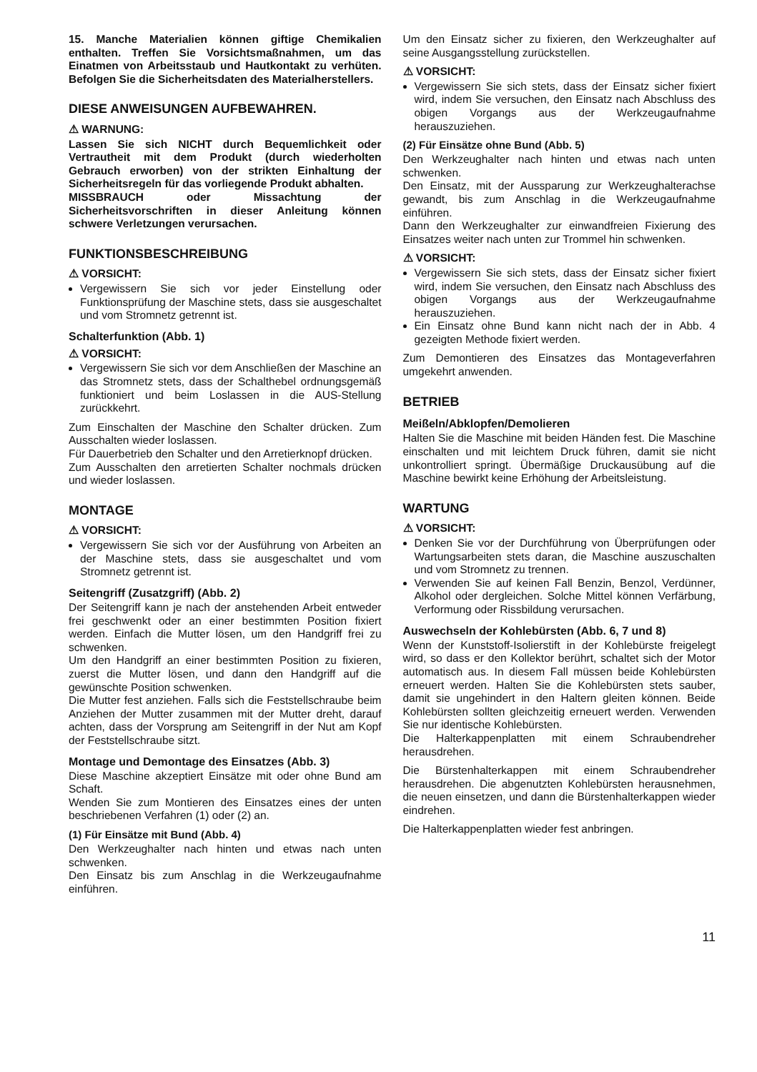15. Manche Materialien können giftige Chemikalien enthalten. Treffen Sie Vorsichtsmaßnahmen, um das Einatmen von Arbeitsstaub und Hautkontakt zu verhüten. Befolgen Sie die Sicherheitsdaten des Materialherstellers.
DIESE ANWEISUNGEN AUFBEWAHREN.
⚠ WARNUNG:
Lassen Sie sich NICHT durch Bequemlichkeit oder Vertrautheit mit dem Produkt (durch wiederholten Gebrauch erworben) von der strikten Einhaltung der Sicherheitsregeln für das vorliegende Produkt abhalten.
MISSBRAUCH oder Missachtung der Sicherheitsvorschriften in dieser Anleitung können schwere Verletzungen verursachen.
FUNKTIONSBESCHREIBUNG
⚠ VORSICHT:
Vergewissern Sie sich vor jeder Einstellung oder Funktionsprüfung der Maschine stets, dass sie ausgeschaltet und vom Stromnetz getrennt ist.
Schalterfunktion (Abb. 1)
⚠ VORSICHT:
Vergewissern Sie sich vor dem Anschließen der Maschine an das Stromnetz stets, dass der Schalthebel ordnungsgemäß funktioniert und beim Loslassen in die AUS-Stellung zurückkehrt.
Zum Einschalten der Maschine den Schalter drücken. Zum Ausschalten wieder loslassen.
Für Dauerbetrieb den Schalter und den Arretierknopf drücken.
Zum Ausschalten den arretierten Schalter nochmals drücken und wieder loslassen.
MONTAGE
⚠ VORSICHT:
Vergewissern Sie sich vor der Ausführung von Arbeiten an der Maschine stets, dass sie ausgeschaltet und vom Stromnetz getrennt ist.
Seitengriff (Zusatzgriff) (Abb. 2)
Der Seitengriff kann je nach der anstehenden Arbeit entweder frei geschwenkt oder an einer bestimmten Position fixiert werden. Einfach die Mutter lösen, um den Handgriff frei zu schwenken.
Um den Handgriff an einer bestimmten Position zu fixieren, zuerst die Mutter lösen, und dann den Handgriff auf die gewünschte Position schwenken.
Die Mutter fest anziehen. Falls sich die Feststellschraube beim Anziehen der Mutter zusammen mit der Mutter dreht, darauf achten, dass der Vorsprung am Seitengriff in der Nut am Kopf der Feststellschraube sitzt.
Montage und Demontage des Einsatzes (Abb. 3)
Diese Maschine akzeptiert Einsätze mit oder ohne Bund am Schaft.
Wenden Sie zum Montieren des Einsatzes eines der unten beschriebenen Verfahren (1) oder (2) an.
(1) Für Einsätze mit Bund (Abb. 4)
Den Werkzeughalter nach hinten und etwas nach unten schwenken.
Den Einsatz bis zum Anschlag in die Werkzeugaufnahme einführen.
Um den Einsatz sicher zu fixieren, den Werkzeughalter auf seine Ausgangsstellung zurückstellen.
⚠ VORSICHT:
Vergewissern Sie sich stets, dass der Einsatz sicher fixiert wird, indem Sie versuchen, den Einsatz nach Abschluss des obigen Vorgangs aus der Werkzeugaufnahme herauszuziehen.
(2) Für Einsätze ohne Bund (Abb. 5)
Den Werkzeughalter nach hinten und etwas nach unten schwenken.
Den Einsatz, mit der Aussparung zur Werkzeughalterachse gewandt, bis zum Anschlag in die Werkzeugaufnahme einführen.
Dann den Werkzeughalter zur einwandfreien Fixierung des Einsatzes weiter nach unten zur Trommel hin schwenken.
⚠ VORSICHT:
Vergewissern Sie sich stets, dass der Einsatz sicher fixiert wird, indem Sie versuchen, den Einsatz nach Abschluss des obigen Vorgangs aus der Werkzeugaufnahme herauszuziehen.
Ein Einsatz ohne Bund kann nicht nach der in Abb. 4 gezeigten Methode fixiert werden.
Zum Demontieren des Einsatzes das Montageverfahren umgekehrt anwenden.
BETRIEB
Meißeln/Abklopfen/Demolieren
Halten Sie die Maschine mit beiden Händen fest. Die Maschine einschalten und mit leichtem Druck führen, damit sie nicht unkontrolliert springt. Übermäßige Druckausübung auf die Maschine bewirkt keine Erhöhung der Arbeitsleistung.
WARTUNG
⚠ VORSICHT:
Denken Sie vor der Durchführung von Überprüfungen oder Wartungsarbeiten stets daran, die Maschine auszuschalten und vom Stromnetz zu trennen.
Verwenden Sie auf keinen Fall Benzin, Benzol, Verdünner, Alkohol oder dergleichen. Solche Mittel können Verfärbung, Verformung oder Rissbildung verursachen.
Auswechseln der Kohlebürsten (Abb. 6, 7 und 8)
Wenn der Kunststoff-Isolierstift in der Kohlebürste freigelegt wird, so dass er den Kollektor berührt, schaltet sich der Motor automatisch aus. In diesem Fall müssen beide Kohlebürsten erneuert werden. Halten Sie die Kohlebürsten stets sauber, damit sie ungehindert in den Haltern gleiten können. Beide Kohlebürsten sollten gleichzeitig erneuert werden. Verwenden Sie nur identische Kohlebürsten.
Die Halterkappenplatten mit einem Schraubendreher herausdrehen.
Die Bürstenhalterkappen mit einem Schraubendreher herausdrehen. Die abgenutzten Kohlebürsten herausnehmen, die neuen einsetzen, und dann die Bürstenhalterkappen wieder eindrehen.
Die Halterkappenplatten wieder fest anbringen.
11